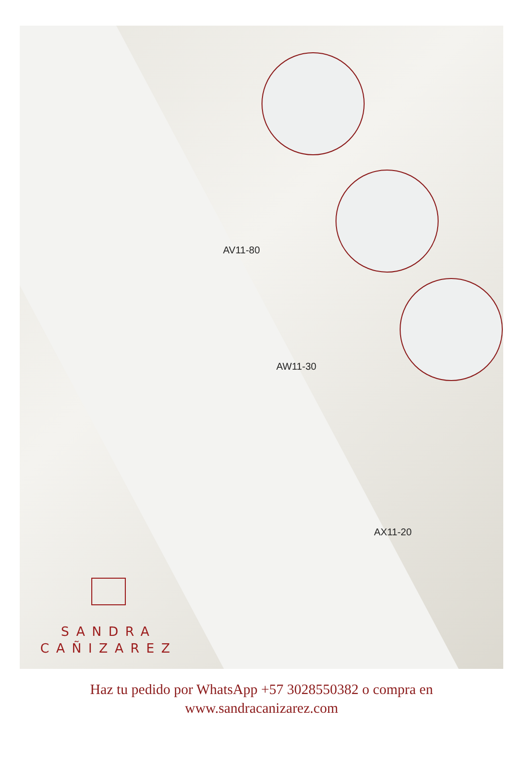AV11-80
AW11-30
AX11-20
SANDRA
CAÑIZAREZ
Haz tu pedido por WhatsApp +57 3028550382 o compra en
www.sandracanizarez.com